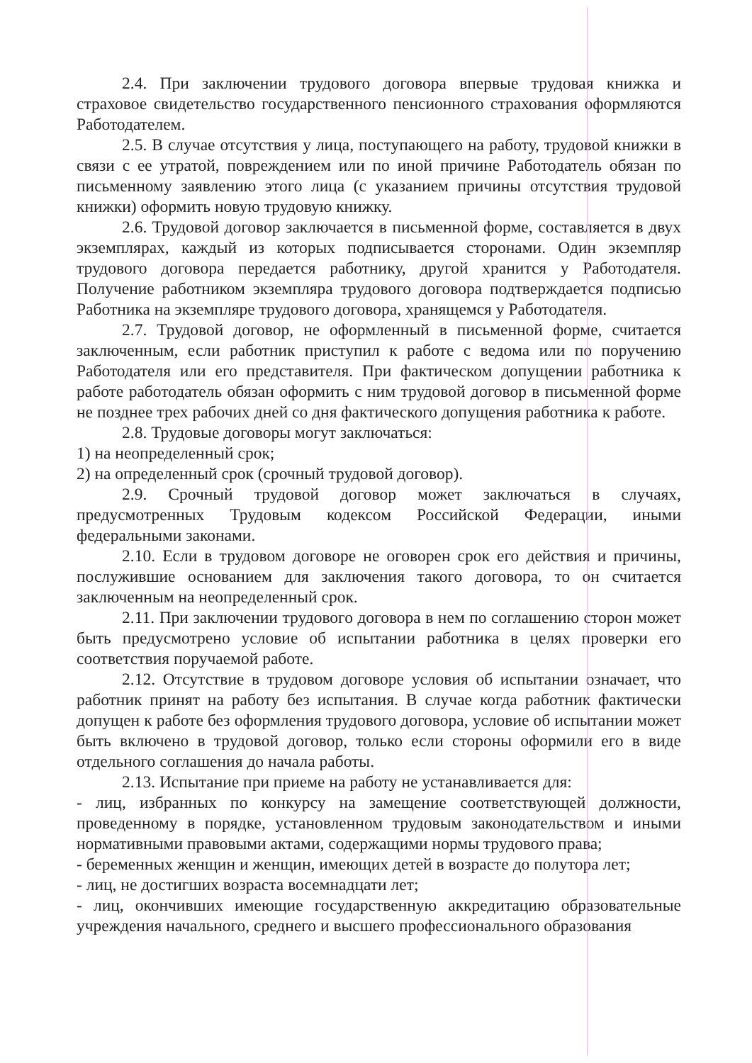2.4. При заключении трудового договора впервые трудовая книжка и страховое свидетельство государственного пенсионного страхования оформляются Работодателем.
2.5. В случае отсутствия у лица, поступающего на работу, трудовой книжки в связи с ее утратой, повреждением или по иной причине Работодатель обязан по письменному заявлению этого лица (с указанием причины отсутствия трудовой книжки) оформить новую трудовую книжку.
2.6. Трудовой договор заключается в письменной форме, составляется в двух экземплярах, каждый из которых подписывается сторонами. Один экземпляр трудового договора передается работнику, другой хранится у Работодателя. Получение работником экземпляра трудового договора подтверждается подписью Работника на экземпляре трудового договора, хранящемся у Работодателя.
2.7. Трудовой договор, не оформленный в письменной форме, считается заключенным, если работник приступил к работе с ведома или по поручению Работодателя или его представителя. При фактическом допущении работника к работе работодатель обязан оформить с ним трудовой договор в письменной форме не позднее трех рабочих дней со дня фактического допущения работника к работе.
2.8. Трудовые договоры могут заключаться:
1) на неопределенный срок;
2) на определенный срок (срочный трудовой договор).
2.9. Срочный трудовой договор может заключаться в случаях, предусмотренных Трудовым кодексом Российской Федерации, иными федеральными законами.
2.10. Если в трудовом договоре не оговорен срок его действия и причины, послужившие основанием для заключения такого договора, то он считается заключенным на неопределенный срок.
2.11. При заключении трудового договора в нем по соглашению сторон может быть предусмотрено условие об испытании работника в целях проверки его соответствия поручаемой работе.
2.12. Отсутствие в трудовом договоре условия об испытании означает, что работник принят на работу без испытания. В случае когда работник фактически допущен к работе без оформления трудового договора, условие об испытании может быть включено в трудовой договор, только если стороны оформили его в виде отдельного соглашения до начала работы.
2.13. Испытание при приеме на работу не устанавливается для:
- лиц, избранных по конкурсу на замещение соответствующей должности, проведенному в порядке, установленном трудовым законодательством и иными нормативными правовыми актами, содержащими нормы трудового права;
- беременных женщин и женщин, имеющих детей в возрасте до полутора лет;
- лиц, не достигших возраста восемнадцати лет;
- лиц, окончивших имеющие государственную аккредитацию образовательные учреждения начального, среднего и высшего профессионального образования